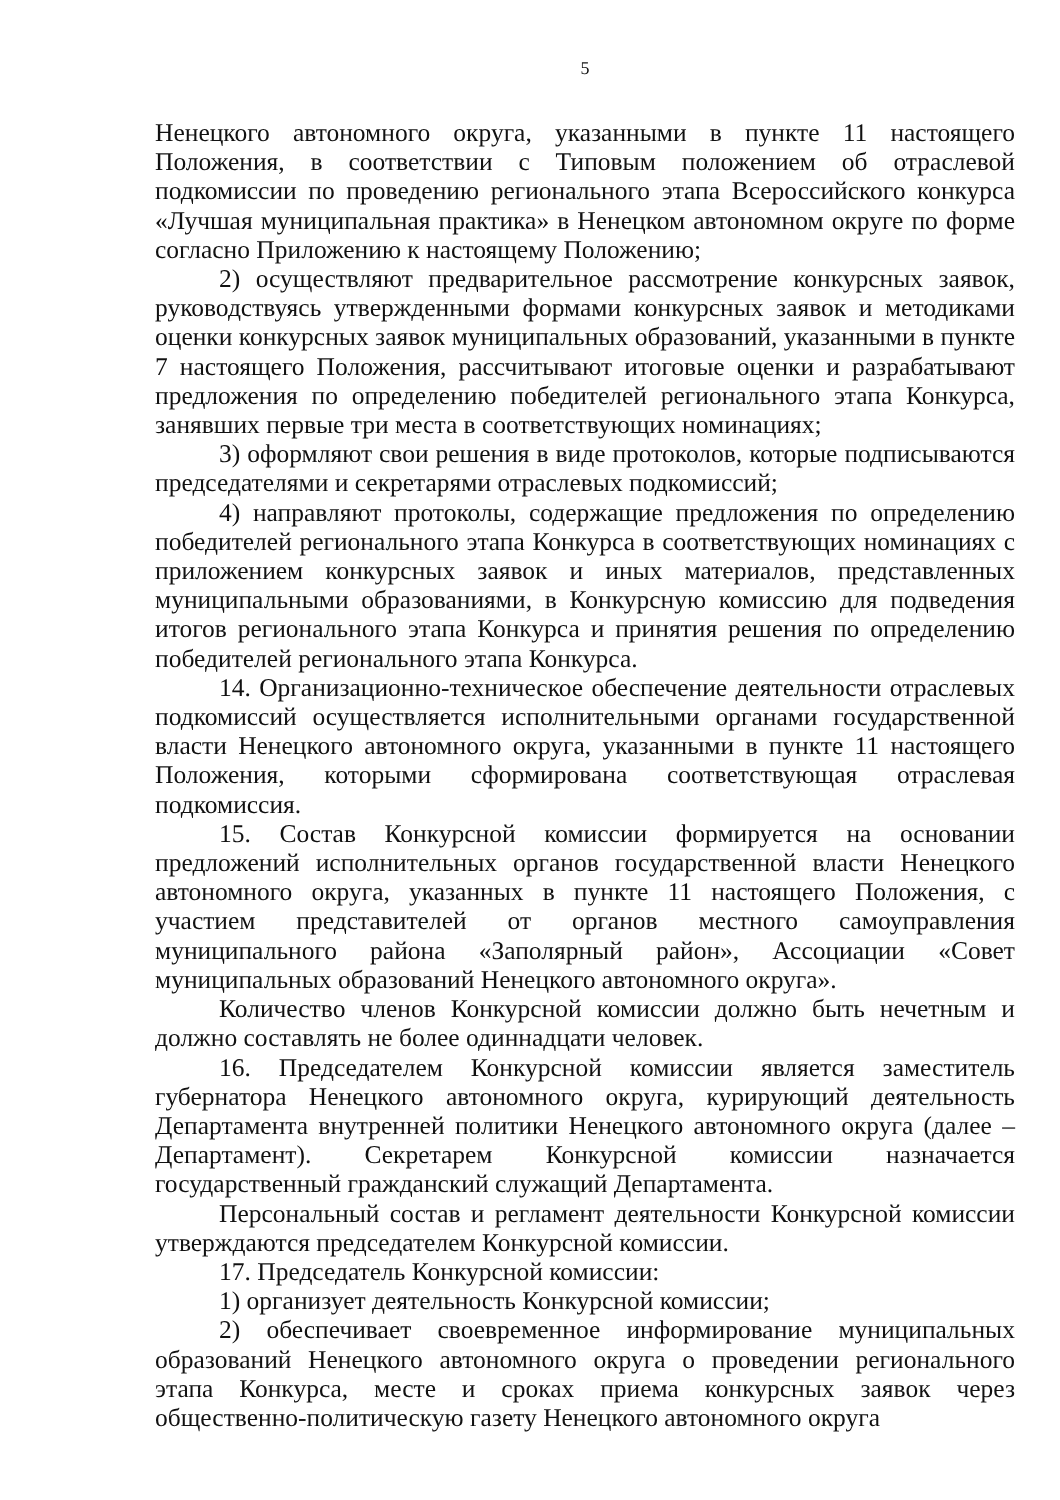5
Ненецкого автономного округа, указанными в пункте 11 настоящего Положения, в соответствии с Типовым положением об отраслевой подкомиссии по проведению регионального этапа Всероссийского конкурса «Лучшая муниципальная практика» в Ненецком автономном округе по форме согласно Приложению к настоящему Положению;
2) осуществляют предварительное рассмотрение конкурсных заявок, руководствуясь утвержденными формами конкурсных заявок и методиками оценки конкурсных заявок муниципальных образований, указанными в пункте 7 настоящего Положения, рассчитывают итоговые оценки и разрабатывают предложения по определению победителей регионального этапа Конкурса, занявших первые три места в соответствующих номинациях;
3) оформляют свои решения в виде протоколов, которые подписываются председателями и секретарями отраслевых подкомиссий;
4) направляют протоколы, содержащие предложения по определению победителей регионального этапа Конкурса в соответствующих номинациях с приложением конкурсных заявок и иных материалов, представленных муниципальными образованиями, в Конкурсную комиссию для подведения итогов регионального этапа Конкурса и принятия решения по определению победителей регионального этапа Конкурса.
14. Организационно-техническое обеспечение деятельности отраслевых подкомиссий осуществляется исполнительными органами государственной власти Ненецкого автономного округа, указанными в пункте 11 настоящего Положения, которыми сформирована соответствующая отраслевая подкомиссия.
15. Состав Конкурсной комиссии формируется на основании предложений исполнительных органов государственной власти Ненецкого автономного округа, указанных в пункте 11 настоящего Положения, с участием представителей от органов местного самоуправления муниципального района «Заполярный район», Ассоциации «Совет муниципальных образований Ненецкого автономного округа».
Количество членов Конкурсной комиссии должно быть нечетным и должно составлять не более одиннадцати человек.
16. Председателем Конкурсной комиссии является заместитель губернатора Ненецкого автономного округа, курирующий деятельность Департамента внутренней политики Ненецкого автономного округа (далее – Департамент). Секретарем Конкурсной комиссии назначается государственный гражданский служащий Департамента.
Персональный состав и регламент деятельности Конкурсной комиссии утверждаются председателем Конкурсной комиссии.
17. Председатель Конкурсной комиссии:
1) организует деятельность Конкурсной комиссии;
2) обеспечивает своевременное информирование муниципальных образований Ненецкого автономного округа о проведении регионального этапа Конкурса, месте и сроках приема конкурсных заявок через общественно-политическую газету Ненецкого автономного округа